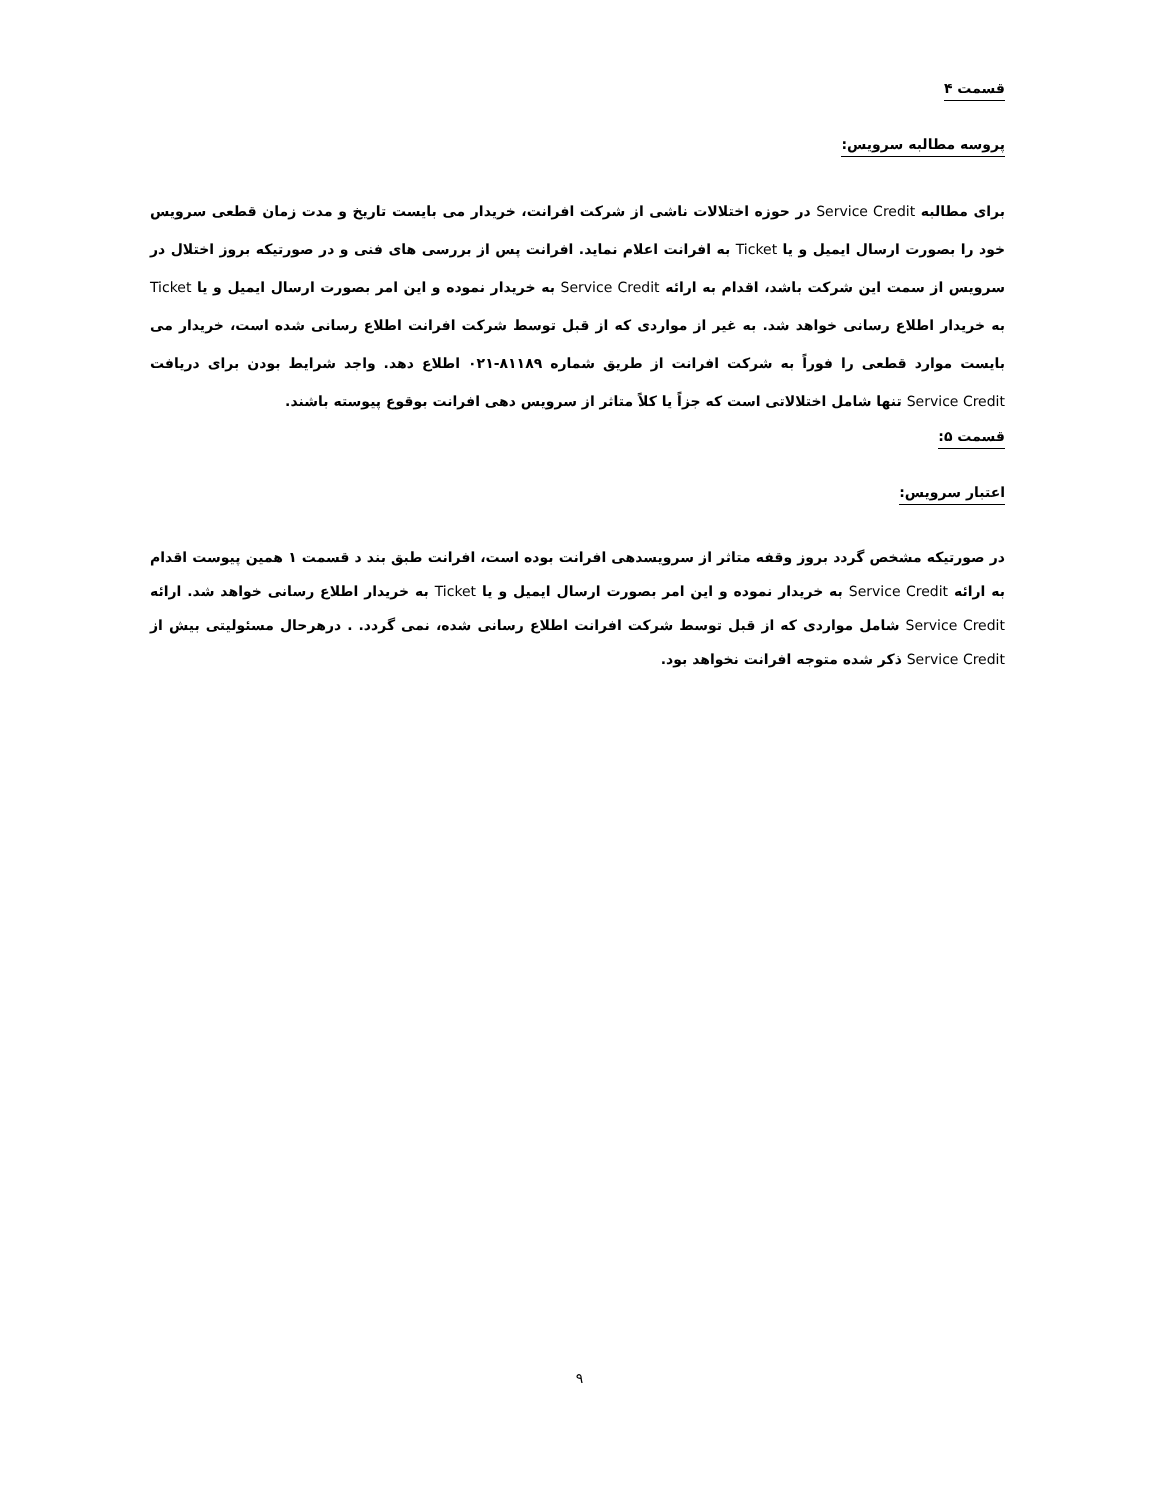قسمت ۴
پروسه مطالبه سرویس:
برای مطالبه Service Credit در حوزه اختلالات ناشی از شرکت افرانت، خریدار می بایست تاریخ و مدت زمان قطعی سرویس خود را بصورت ارسال ایمیل و یا Ticket به افرانت اعلام نماید. افرانت پس از بررسی های فنی و در صورتیکه بروز اختلال در سرویس از سمت این شرکت باشد، اقدام به ارائه Service Credit به خریدار نموده و این امر بصورت ارسال ایمیل و یا Ticket به خریدار اطلاع رسانی خواهد شد. به غیر از مواردی که از قبل توسط شرکت افرانت اطلاع رسانی شده است، خریدار می بایست موارد قطعی را فوراً به شرکت افرانت از طریق شماره ۸۱۱۸۹-۰۲۱ اطلاع دهد. واجد شرایط بودن برای دریافت Service Credit تنها شامل اختلالاتی است که جزاً یا کلاً متاثر از سرویس دهی افرانت بوقوع پیوسته باشند.
قسمت ۵:
اعتبار سرویس:
در صورتیکه مشخص گردد بروز وقفه متاثر از سرویسدهی افرانت بوده است، افرانت طبق بند د قسمت ۱ همین پیوست اقدام به ارائه Service Credit به خریدار نموده و این امر بصورت ارسال ایمیل و یا Ticket به خریدار اطلاع رسانی خواهد شد. ارائه Service Credit شامل مواردی که از قبل توسط شرکت افرانت اطلاع رسانی شده، نمی گردد. . درهرحال مسئولیتی بیش از Service Credit ذکر شده متوجه افرانت نخواهد بود.
۹